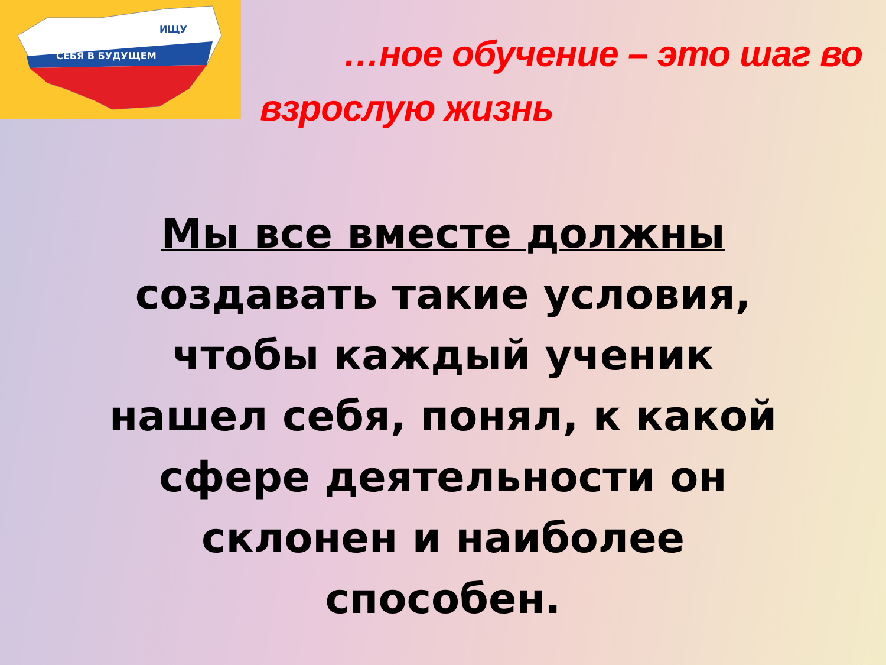ИЩУ
СЕБЯ В БУДУЩЕМ
…ное обучение – это шаг во
взрослую жизнь
Мы все вместе должны
создавать такие условия,
чтобы каждый ученик
нашел себя, понял, к какой
сфере деятельности он
склонен и наиболее
способен.